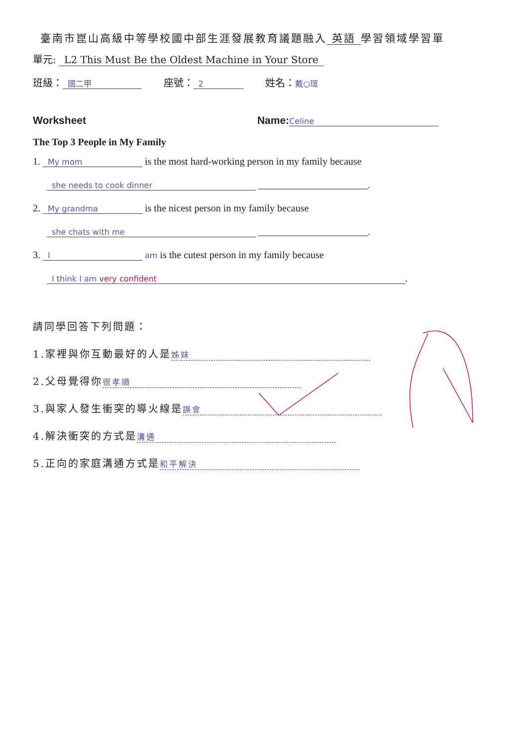臺南市崑山高級中等學校國中部生涯發展教育議題融入 英語 學習領域學習單
單元: L2 This Must Be the Oldest Machine in Your Store
班級： 國二甲 座號： 2 姓名：戴○瑄
Worksheet Name:Celine
The Top 3 People in My Family
1. My mom is the most hard-working person in my family because
she needs to cook dinner ______________________.
2. My grandma is the nicest person in my family because
she chats with me ______________________.
3. I am is the cutest person in my family because
I think I am very confident.
請同學回答下列問題：
1.家裡與你互動最好的人是 姊妹
2.父母覺得你 很孝順
3.與家人發生衝突的導火線是 誤會
4.解決衝突的方式是 溝通
5.正向的家庭溝通方式是 和平解決